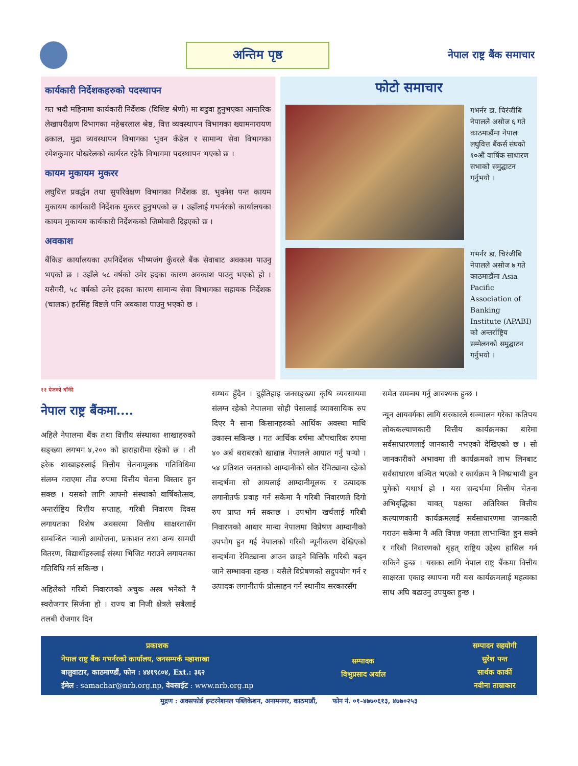अन्तिम पृष्ठ
नेपाल राष्ट्र बैंक समाचार
कार्यकारी निर्देशकहरुको पदस्थापन
गत भदौ महिनामा कार्यकारी निर्देशक (विशिष्ट श्रेणी) मा बढुवा हुनुभएका आन्तरिक लेखापरीक्षण विभागका महेश्वरलाल श्रेष्ठ, वित्त व्यवस्थापन विभागका ख्यामनारायण ढकाल, मुद्रा व्यवस्थापन विभागका भुवन कँडेल र सामान्य सेवा विभागका रमेशकुमार पोखरेलको कार्यरत रहेकै विभागमा पदस्थापन भएको छ ।
कायम मुकायम मुकरर
लघुवित्त प्रवर्द्धन तथा सुपरिवेक्षण विभागका निर्देशक डा. भुवनेश पन्त कायम मुकायम कार्यकारी निर्देशक मुकरर हुनुभएको छ । उहाँलाई गभर्नरको कार्यालयका कायम मुकायम कार्यकारी निर्देशकको जिम्मेवारी दिइएको छ ।
अवकाश
बैंकिङ कार्यालयका उपनिर्देशक भीष्मजंग कुँवरले बैंक सेवाबाट अवकाश पाउनु भएको छ । उहाँले ५८ वर्षको उमेर हदका कारण अवकाश पाउनु भएको हो । यसैगरी, ५८ वर्षको उमेर हदका कारण सामान्य सेवा विभागका सहायक निर्देशक (चालक) हरसिंह विष्टले पनि अवकाश पाउनु भएको छ ।
फोटो समाचार
गभर्नर डा. चिरंजीबि नेपालले असोज ६ गते काठमाडौंमा नेपाल लघुवित्त बैंकर्स संघको १०औं वार्षिक साधारण सभाको समुद्घाटन गर्नुभयो ।
गभर्नर डा. चिरंजीबि नेपालले असोज ७ गते काठमाडौंमा Asia Pacific Association of Banking Institute (APABI) को अन्तर्राष्ट्रिय सम्मेलनको समुद्घाटन गर्नुभयो ।
११ पेजको बाँकी
नेपाल राष्ट्र बैंकमा....
अहिले नेपालमा बैंक तथा वित्तीय संस्थाका शाखाहरुको सङ्ख्या लगभग ४,२०० को हाराहारीमा रहेको छ । ती हरेक शाखाहरुलाई वित्तीय चेतनामूलक गतिविधिमा संलग्न गराएमा तीव्र रुपमा वित्तीय चेतना विस्तार हुन सक्छ । यसको लागि आफ्नो संस्थाको वार्षिकोत्सव, अन्तर्राष्ट्रिय वित्तीय सप्ताह, गरिबी निवारण दिवस लगायतका विशेष अवसरमा वित्तीय साक्षरतासँग सम्बन्धित र्‍याली आयोजना, प्रकाशन तथा अन्य सामग्री वितरण, विद्यार्थीहरुलाई संस्था भिजिट गराउने लगायतका गतिविधि गर्न सकिन्छ ।
अहिलेको गरिबी निवारणको अचुक अस्त्र भनेको नै स्वरोजगार सिर्जना हो । राज्य वा निजी क्षेत्रले सबैलाई तलबी रोजगार दिन
सम्भव हुँदैन । दुईतिहाइ जनसङ्ख्या कृषि व्यवसायमा संलग्न रहेको नेपालमा सोही पेसालाई व्यावसायिक रुप दिएर नै साना किसानहरुको आर्थिक अवस्था माथि उकास्न सकिन्छ । गत आर्थिक वर्षमा औपचारिक रुपमा ४० अर्ब बराबरको खाद्यान्न नेपालले आयात गर्नु पर्‍यो । ५४ प्रतिशत जनताको आम्दानीको स्रोत रेमिट्यान्स रहेको सन्दर्भमा सो आयलाई आम्दानीमूलक र उत्पादक लगानीतर्फ प्रवाह गर्न सकेमा नै गरिबी निवारणले दिगो रुप प्राप्त गर्न सक्तछ । उपभोग खर्चलाई गरिबी निवारणको आधार मान्दा नेपालमा विप्रेषण आम्दानीको उपभोग हुन गई नेपालको गरिबी न्यूनीकरण देखिएको सन्दर्भमा रेमिट्यान्स आउन छाड्ने वित्तिकै गरिबी बढ्न जाने सम्भावना रहन्छ । यसैले विप्रेषणको सदुपयोग गर्न र उत्पादक लगानीतर्फ प्रोत्साहन गर्न स्थानीय सरकारसँग
समेत समन्वय गर्नु आवश्यक हुन्छ ।
न्यून आयवर्गका लागि सरकारले सञ्चालन गरेका कतिपय लोककल्याणकारी वित्तीय कार्यक्रमका बारेमा सर्वसाधारणलाई जानकारी नभएको देखिएको छ । सो जानकारीको अभावमा ती कार्यक्रमको लाभ लिनबाट सर्वसाधारण वञ्चित भएको र कार्यक्रम नै निष्प्रभावी हुन पुगेको यथार्थ हो । यस सन्दर्भमा वित्तीय चेतना अभिवृद्धिका यावत् पक्षका अतिरिक्त वित्तीय कल्याणकारी कार्यक्रमलाई सर्वसाधारणमा जानकारी गराउन सकेमा नै अति विपन्न जनता लाभान्वित हुन सक्ने र गरिबी निवारणको बृहत् राष्ट्रिय उद्देश्य हासिल गर्न सकिने हुन्छ । यसका लागि नेपाल राष्ट्र बैंकमा वित्तीय साक्षरता एकाइ स्थापना गरी यस कार्यक्रमलाई महत्वका साथ अघि बढाउनु उपयुक्त हुन्छ ।
प्रकाशक
नेपाल राष्ट्र बैंक गभर्नरको कार्यालय, जनसम्पर्क महाशाखा
बालुवाटार, काठमाण्डौं, फोन : ४४१९८०४, Ext.: ३६२
ईमेल : samachar@nrb.org.np, वेवसाईट : www.nrb.org.np
सम्पादक
विभुप्रसाद अर्याल
सम्पादन सहयोगी
सुरेश पन्त
सार्थक कार्की
नवीना ताम्राकार
मुद्रण : अक्सफोर्ड इन्टरनेशनल पब्लिकेशन, अनामनगर, काठमाडौं, फोन नं. ०१-४७७०६१३, ४७७०२५३